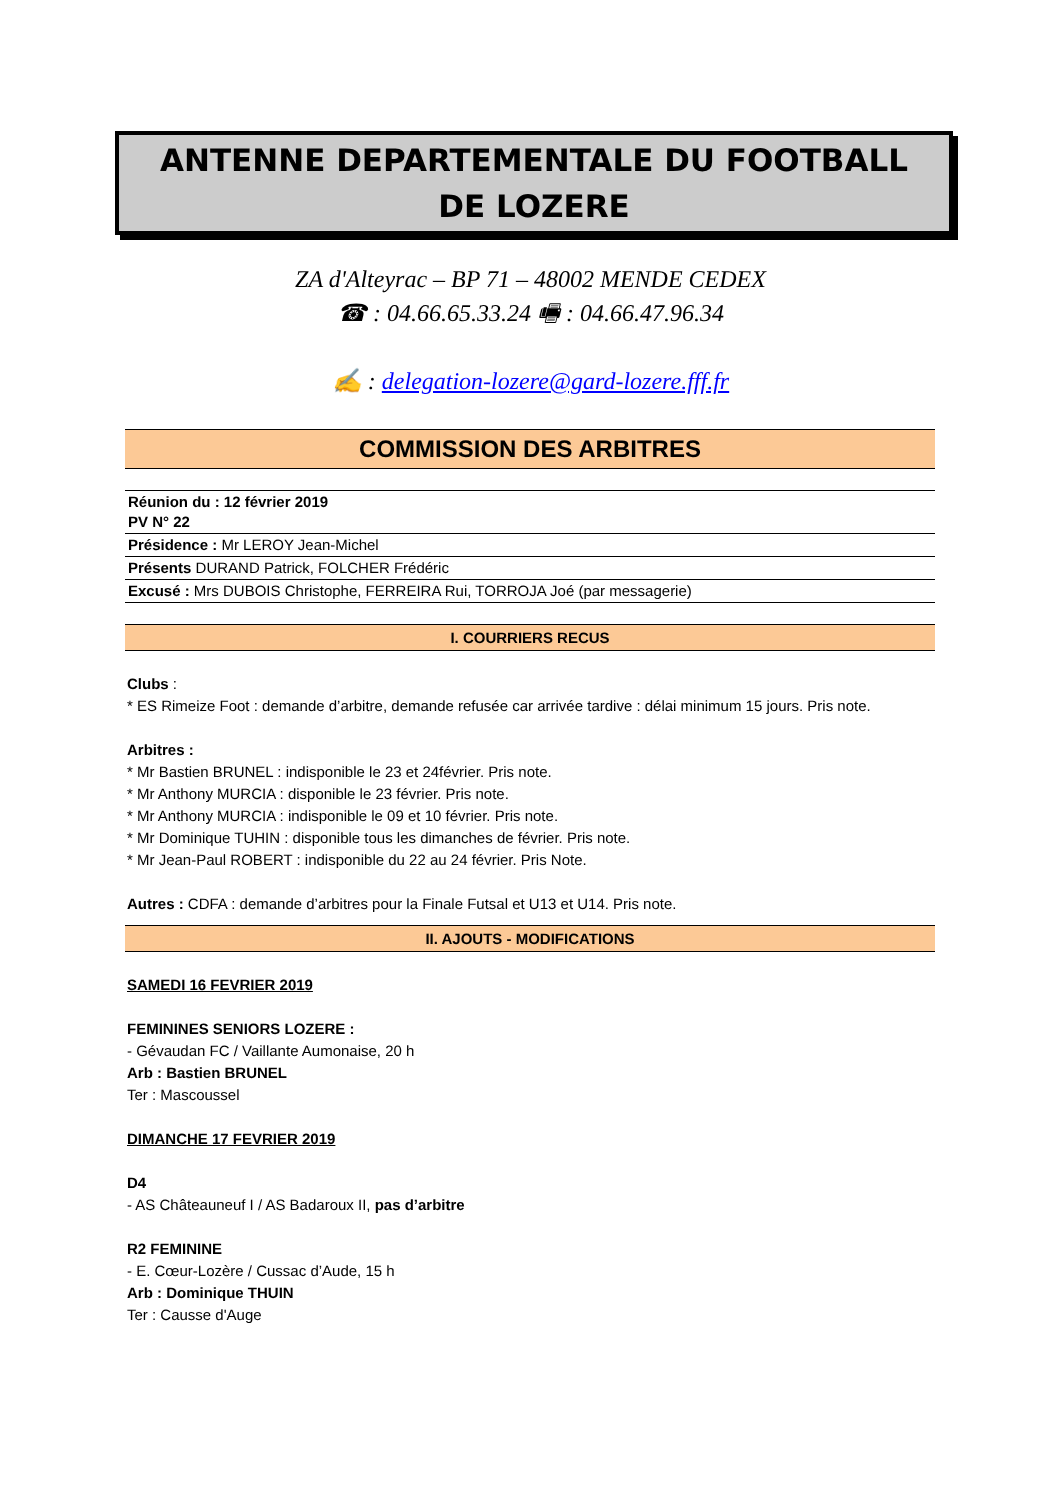ANTENNE DEPARTEMENTALE DU FOOTBALL
DE LOZERE
ZA d'Alteyrac – BP 71 – 48002 MENDE CEDEX
☎ : 04.66.65.33.24 🖷 : 04.66.47.96.34
✍ : delegation-lozere@gard-lozere.fff.fr
COMMISSION DES ARBITRES
| Réunion du : 12 février 2019 PV N° 22 |
| Présidence : Mr LEROY Jean-Michel |
| Présents DURAND Patrick, FOLCHER Frédéric |
| Excusé : Mrs DUBOIS Christophe, FERREIRA Rui, TORROJA Joé (par messagerie) |
I. COURRIERS RECUS
Clubs :
* ES Rimeize Foot : demande d’arbitre, demande refusée car arrivée tardive : délai minimum 15 jours. Pris note.
Arbitres :
* Mr Bastien BRUNEL : indisponible le 23 et 24février. Pris note.
* Mr Anthony MURCIA : disponible le 23 février. Pris note.
* Mr Anthony MURCIA : indisponible le 09 et 10 février. Pris note.
* Mr Dominique TUHIN : disponible tous les dimanches de février. Pris note.
* Mr Jean-Paul ROBERT : indisponible du 22 au 24 février. Pris Note.
Autres : CDFA : demande d’arbitres pour la Finale Futsal et U13 et U14. Pris note.
II. AJOUTS - MODIFICATIONS
SAMEDI 16 FEVRIER 2019
FEMININES SENIORS LOZERE :
- Gévaudan FC / Vaillante Aumonaise, 20 h
Arb : Bastien BRUNEL
Ter : Mascoussel
DIMANCHE 17 FEVRIER 2019
D4
- AS Châteauneuf I / AS Badaroux II, pas d’arbitre
R2 FEMININE
- E. Cœur-Lozère / Cussac d’Aude, 15 h
Arb : Dominique THUIN
Ter : Causse d'Auge